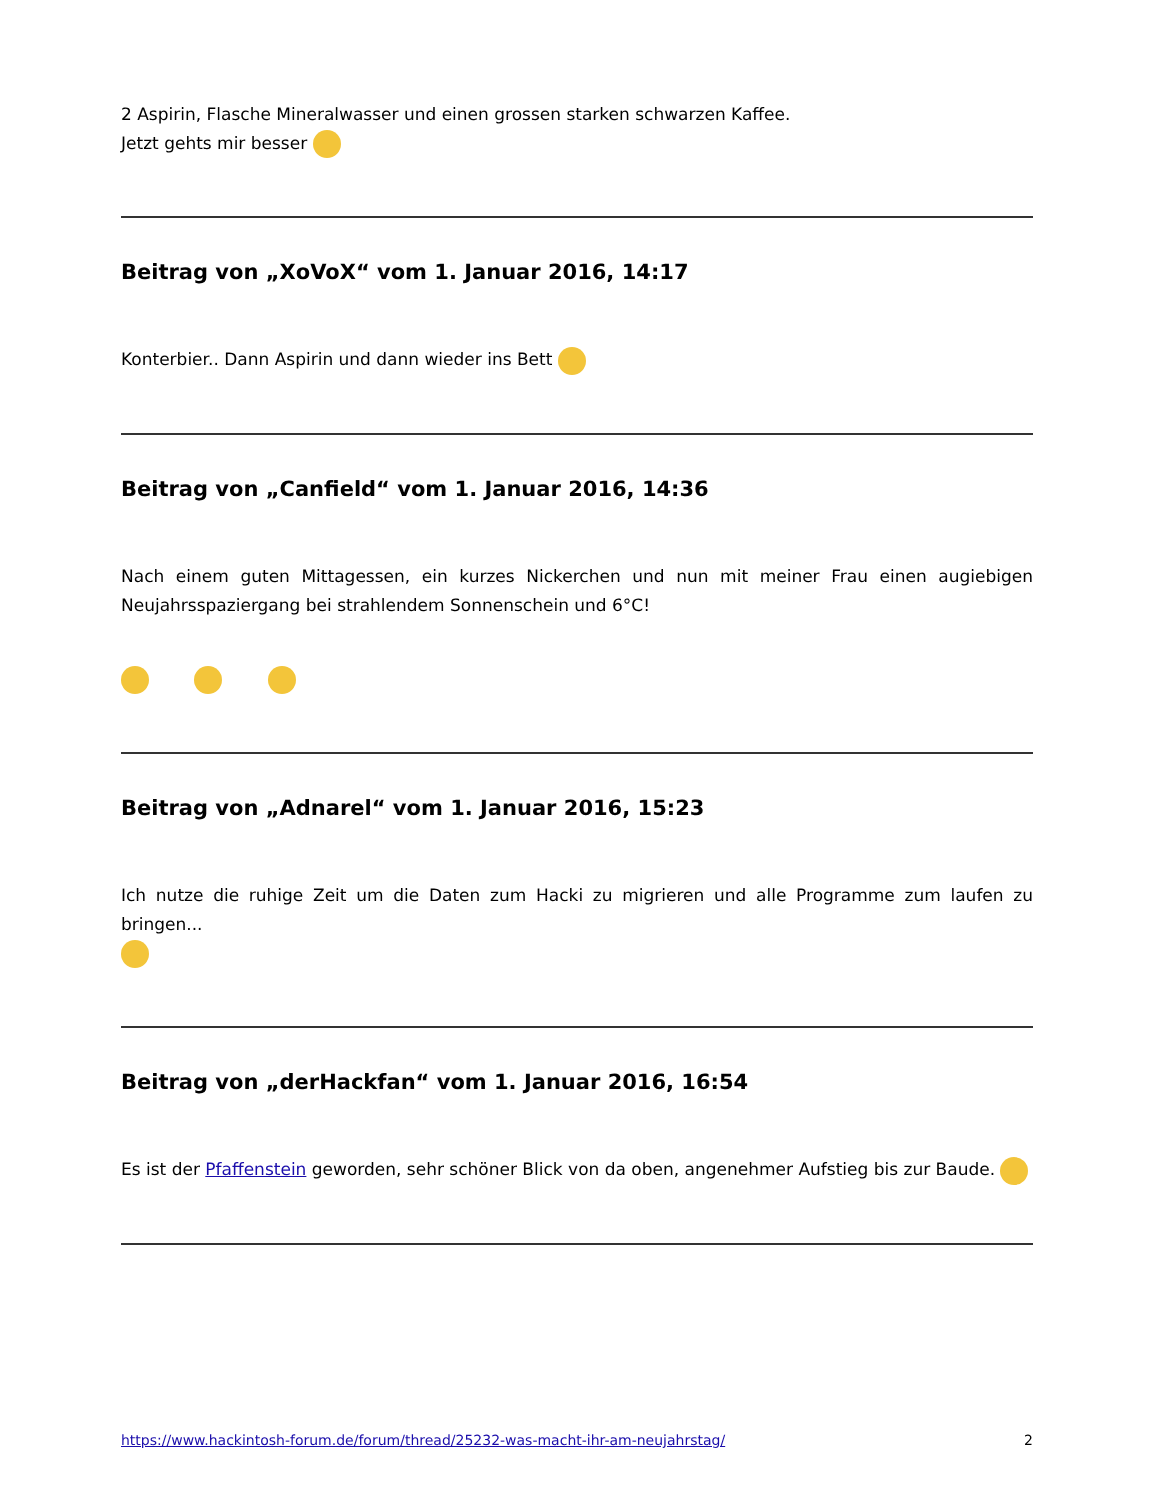2 Aspirin, Flasche Mineralwasser und einen grossen starken schwarzen Kaffee.
Jetzt gehts mir besser
Beitrag von „XoVoX“ vom 1. Januar 2016, 14:17
Konterbier.. Dann Aspirin und dann wieder ins Bett
Beitrag von „Canfield“ vom 1. Januar 2016, 14:36
Nach einem guten Mittagessen, ein kurzes Nickerchen und nun mit meiner Frau einen augiebigen Neujahrsspaziergang bei strahlendem Sonnenschein und 6°C!
Beitrag von „Adnarel“ vom 1. Januar 2016, 15:23
Ich nutze die ruhige Zeit um die Daten zum Hacki zu migrieren und alle Programme zum laufen zu bringen...
Beitrag von „derHackfan“ vom 1. Januar 2016, 16:54
Es ist der Pfaffenstein geworden, sehr schöner Blick von da oben, angenehmer Aufstieg bis zur Baude.
https://www.hackintosh-forum.de/forum/thread/25232-was-macht-ihr-am-neujahrstag/ 2